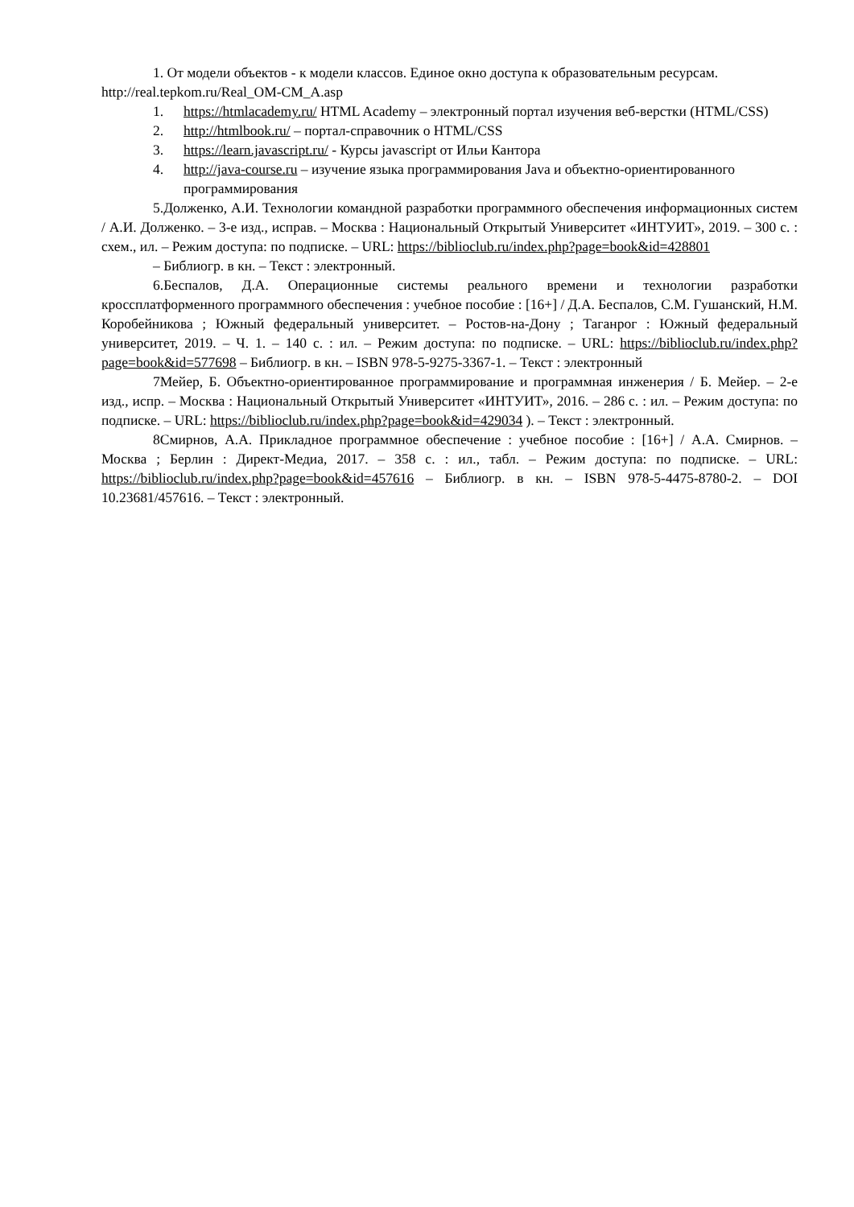1. От модели объектов - к модели классов. Единое окно доступа к образовательным ресурсам. http://real.tepkom.ru/Real_OM-CM_A.asp
1. https://htmlacademy.ru/ HTML Academy – электронный портал изучения веб-верстки (HTML/CSS)
2. http://htmlbook.ru/ – портал-справочник о HTML/CSS
3. https://learn.javascript.ru/ - Курсы javascript от Ильи Кантора
4. http://java-course.ru – изучение языка программирования Java и объектно-ориентированного программирования
5.Долженко, А.И. Технологии командной разработки программного обеспечения информационных систем / А.И. Долженко. – 3-е изд., исправ. – Москва : Национальный Открытый Университет «ИНТУИТ», 2019. – 300 с. : схем., ил. – Режим доступа: по подписке. – URL: https://biblioclub.ru/index.php?page=book&id=428801
– Библиогр. в кн. – Текст : электронный.
6.Беспалов, Д.А. Операционные системы реального времени и технологии разработки кроссплатформенного программного обеспечения : учебное пособие : [16+] / Д.А. Беспалов, С.М. Гушанский, Н.М. Коробейникова ; Южный федеральный университет. – Ростов-на-Дону ; Таганрог : Южный федеральный университет, 2019. – Ч. 1. – 140 с. : ил. – Режим доступа: по подписке. – URL: https://biblioclub.ru/index.php?page=book&id=577698 – Библиогр. в кн. – ISBN 978-5-9275-3367-1. – Текст : электронный
7Мейер, Б. Объектно-ориентированное программирование и программная инженерия / Б. Мейер. – 2-е изд., испр. – Москва : Национальный Открытый Университет «ИНТУИТ», 2016. – 286 с. : ил. – Режим доступа: по подписке. – URL: https://biblioclub.ru/index.php?page=book&id=429034 ). – Текст : электронный.
8Смирнов, А.А. Прикладное программное обеспечение : учебное пособие : [16+] / А.А. Смирнов. – Москва ; Берлин : Директ-Медиа, 2017. – 358 с. : ил., табл. – Режим доступа: по подписке. – URL: https://biblioclub.ru/index.php?page=book&id=457616 – Библиогр. в кн. – ISBN 978-5-4475-8780-2. – DOI 10.23681/457616. – Текст : электронный.